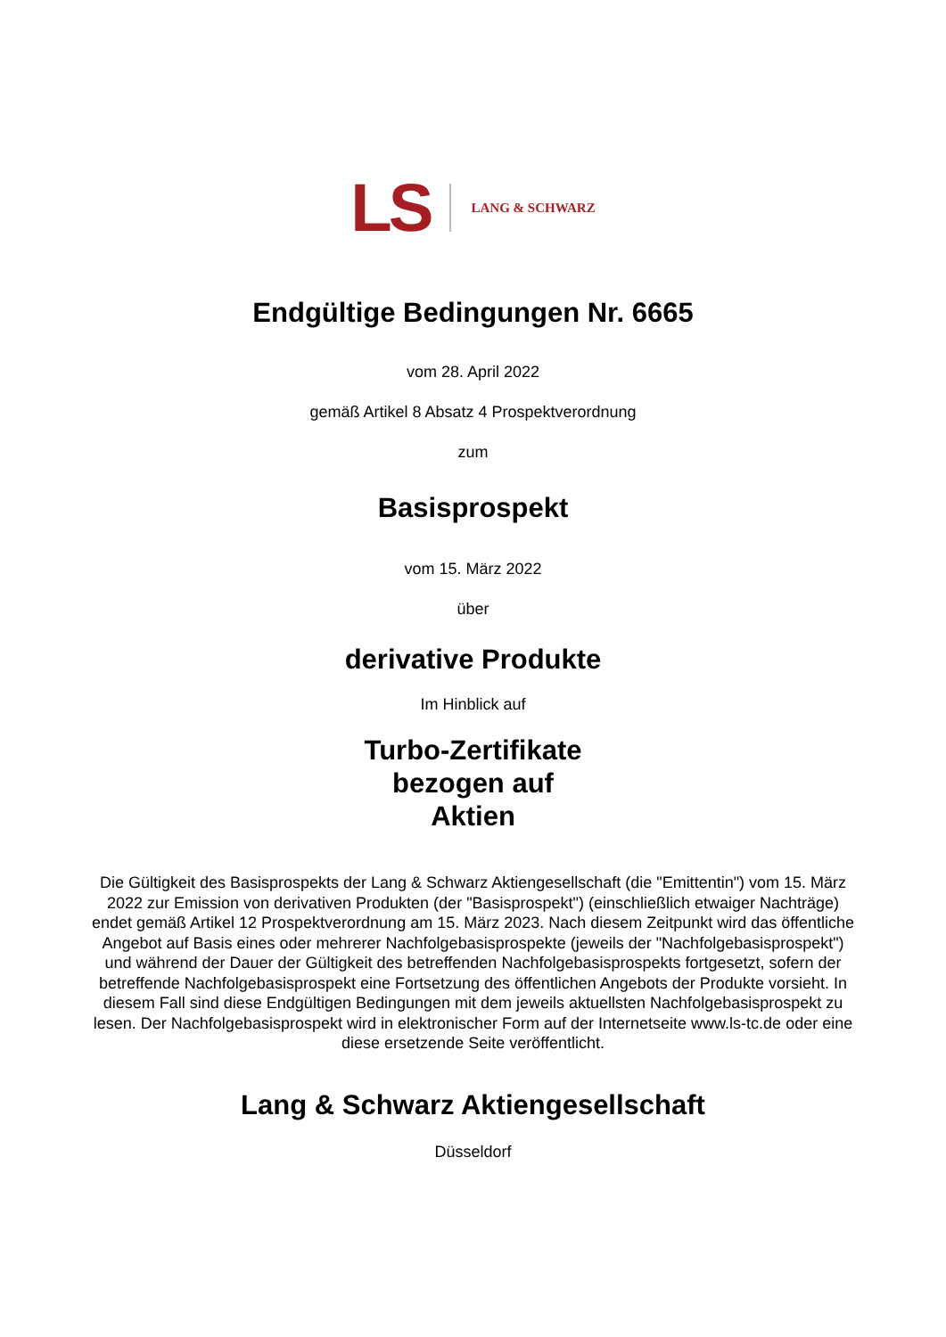LS
LANG & SCHWARZ
Endgültige Bedingungen Nr. 6665
vom 28. April 2022
gemäß Artikel 8 Absatz 4 Prospektverordnung
zum
Basisprospekt
vom 15. März 2022
über
derivative Produkte
Im Hinblick auf
Turbo-Zertifikate
bezogen auf
Aktien
Die Gültigkeit des Basisprospekts der Lang & Schwarz Aktiengesellschaft (die "Emittentin") vom 15. März 2022 zur Emission von derivativen Produkten (der "Basisprospekt") (einschließlich etwaiger Nachträge) endet gemäß Artikel 12 Prospektverordnung am 15. März 2023. Nach diesem Zeitpunkt wird das öffentliche Angebot auf Basis eines oder mehrerer Nachfolgebasisprospekte (jeweils der "Nachfolgebasisprospekt") und während der Dauer der Gültigkeit des betreffenden Nachfolgebasisprospekts fortgesetzt, sofern der betreffende Nachfolgebasisprospekt eine Fortsetzung des öffentlichen Angebots der Produkte vorsieht. In diesem Fall sind diese Endgültigen Bedingungen mit dem jeweils aktuellsten Nachfolgebasisprospekt zu lesen. Der Nachfolgebasisprospekt wird in elektronischer Form auf der Internetseite www.ls-tc.de oder eine diese ersetzende Seite veröffentlicht.
Lang & Schwarz Aktiengesellschaft
Düsseldorf